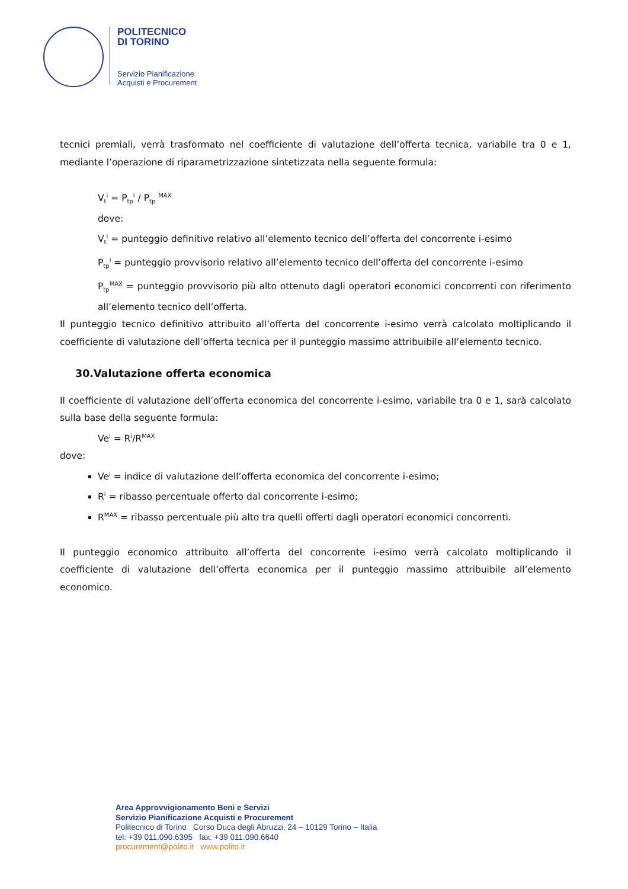POLITECNICO
DI TORINO
Servizio Pianificazione
Acquisti e Procurement
tecnici premiali, verrà trasformato nel coefficiente di valutazione dell’offerta tecnica, variabile tra 0 e 1, mediante l’operazione di riparametrizzazione sintetizzata nella seguente formula:
V<sub>t</sub><sup>i</sup> = P<sub>tp</sub><sup>i</sup> / P<sub>tp</sub> <sup>MAX</sup>
dove:
V<sub>t</sub><sup>i</sup> = punteggio definitivo relativo all’elemento tecnico dell’offerta del concorrente i-esimo
P<sub>tp</sub><sup>i</sup> = punteggio provvisorio relativo all’elemento tecnico dell’offerta del concorrente i-esimo
P<sub>tp</sub><sup>MAX</sup> = punteggio provvisorio più alto ottenuto dagli operatori economici concorrenti con riferimento all’elemento tecnico dell’offerta.
Il punteggio tecnico definitivo attribuito all’offerta del concorrente i-esimo verrà calcolato moltiplicando il coefficiente di valutazione dell’offerta tecnica per il punteggio massimo attribuibile all’elemento tecnico.
30.Valutazione offerta economica
Il coefficiente di valutazione dell’offerta economica del concorrente i-esimo, variabile tra 0 e 1, sarà calcolato sulla base della seguente formula:
Ve<sup>i</sup> = R<sup>i</sup>/R<sup>MAX</sup>
dove:
Ve<sup>i</sup> = indice di valutazione dell’offerta economica del concorrente i-esimo;
R<sup>i</sup> = ribasso percentuale offerto dal concorrente i-esimo;
R<sup>MAX</sup> = ribasso percentuale più alto tra quelli offerti dagli operatori economici concorrenti.
Il punteggio economico attribuito all’offerta del concorrente i-esimo verrà calcolato moltiplicando il coefficiente di valutazione dell’offerta economica per il punteggio massimo attribuibile all’elemento economico.
Area Approvvigionamento Beni e Servizi
Servizio Pianificazione Acquisti e Procurement
Politecnico di Torino Corso Duca degli Abruzzi, 24 – 10129 Torino – Italia
tel: +39 011.090.6395 fax: +39 011.090.6640
procurement@polito.it www.polito.it